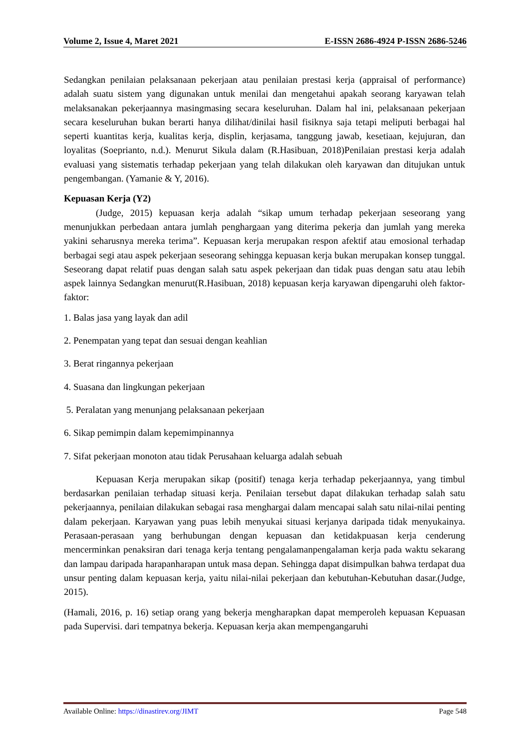Volume 2, Issue 4, Maret 2021 E-ISSN 2686-4924 P-ISSN 2686-5246
Sedangkan penilaian pelaksanaan pekerjaan atau penilaian prestasi kerja (appraisal of performance) adalah suatu sistem yang digunakan untuk menilai dan mengetahui apakah seorang karyawan telah melaksanakan pekerjaannya masingmasing secara keseluruhan. Dalam hal ini, pelaksanaan pekerjaan secara keseluruhan bukan berarti hanya dilihat/dinilai hasil fisiknya saja tetapi meliputi berbagai hal seperti kuantitas kerja, kualitas kerja, displin, kerjasama, tanggung jawab, kesetiaan, kejujuran, dan loyalitas (Soeprianto, n.d.). Menurut Sikula dalam (R.Hasibuan, 2018)Penilaian prestasi kerja adalah evaluasi yang sistematis terhadap pekerjaan yang telah dilakukan oleh karyawan dan ditujukan untuk pengembangan. (Yamanie & Y, 2016).
Kepuasan Kerja (Y2)
(Judge, 2015) kepuasan kerja adalah “sikap umum terhadap pekerjaan seseorang yang menunjukkan perbedaan antara jumlah penghargaan yang diterima pekerja dan jumlah yang mereka yakini seharusnya mereka terima”. Kepuasan kerja merupakan respon afektif atau emosional terhadap berbagai segi atau aspek pekerjaan seseorang sehingga kepuasan kerja bukan merupakan konsep tunggal. Seseorang dapat relatif puas dengan salah satu aspek pekerjaan dan tidak puas dengan satu atau lebih aspek lainnya Sedangkan menurut(R.Hasibuan, 2018) kepuasan kerja karyawan dipengaruhi oleh faktor-faktor:
1. Balas jasa yang layak dan adil
2. Penempatan yang tepat dan sesuai dengan keahlian
3. Berat ringannya pekerjaan
4. Suasana dan lingkungan pekerjaan
5. Peralatan yang menunjang pelaksanaan pekerjaan
6. Sikap pemimpin dalam kepemimpinannya
7. Sifat pekerjaan monoton atau tidak Perusahaan keluarga adalah sebuah
Kepuasan Kerja merupakan sikap (positif) tenaga kerja terhadap pekerjaannya, yang timbul berdasarkan penilaian terhadap situasi kerja. Penilaian tersebut dapat dilakukan terhadap salah satu pekerjaannya, penilaian dilakukan sebagai rasa menghargai dalam mencapai salah satu nilai-nilai penting dalam pekerjaan. Karyawan yang puas lebih menyukai situasi kerjanya daripada tidak menyukainya. Perasaan-perasaan yang berhubungan dengan kepuasan dan ketidakpuasan kerja cenderung mencerminkan penaksiran dari tenaga kerja tentang pengalamanpengalaman kerja pada waktu sekarang dan lampau daripada harapanharapan untuk masa depan. Sehingga dapat disimpulkan bahwa terdapat dua unsur penting dalam kepuasan kerja, yaitu nilai-nilai pekerjaan dan kebutuhan-Kebutuhan dasar.(Judge, 2015).
(Hamali, 2016, p. 16) setiap orang yang bekerja mengharapkan dapat memperoleh kepuasan Kepuasan pada Supervisi. dari tempatnya bekerja. Kepuasan kerja akan mempengangaruhi
Available Online: https://dinastirev.org/JIMT Page 548